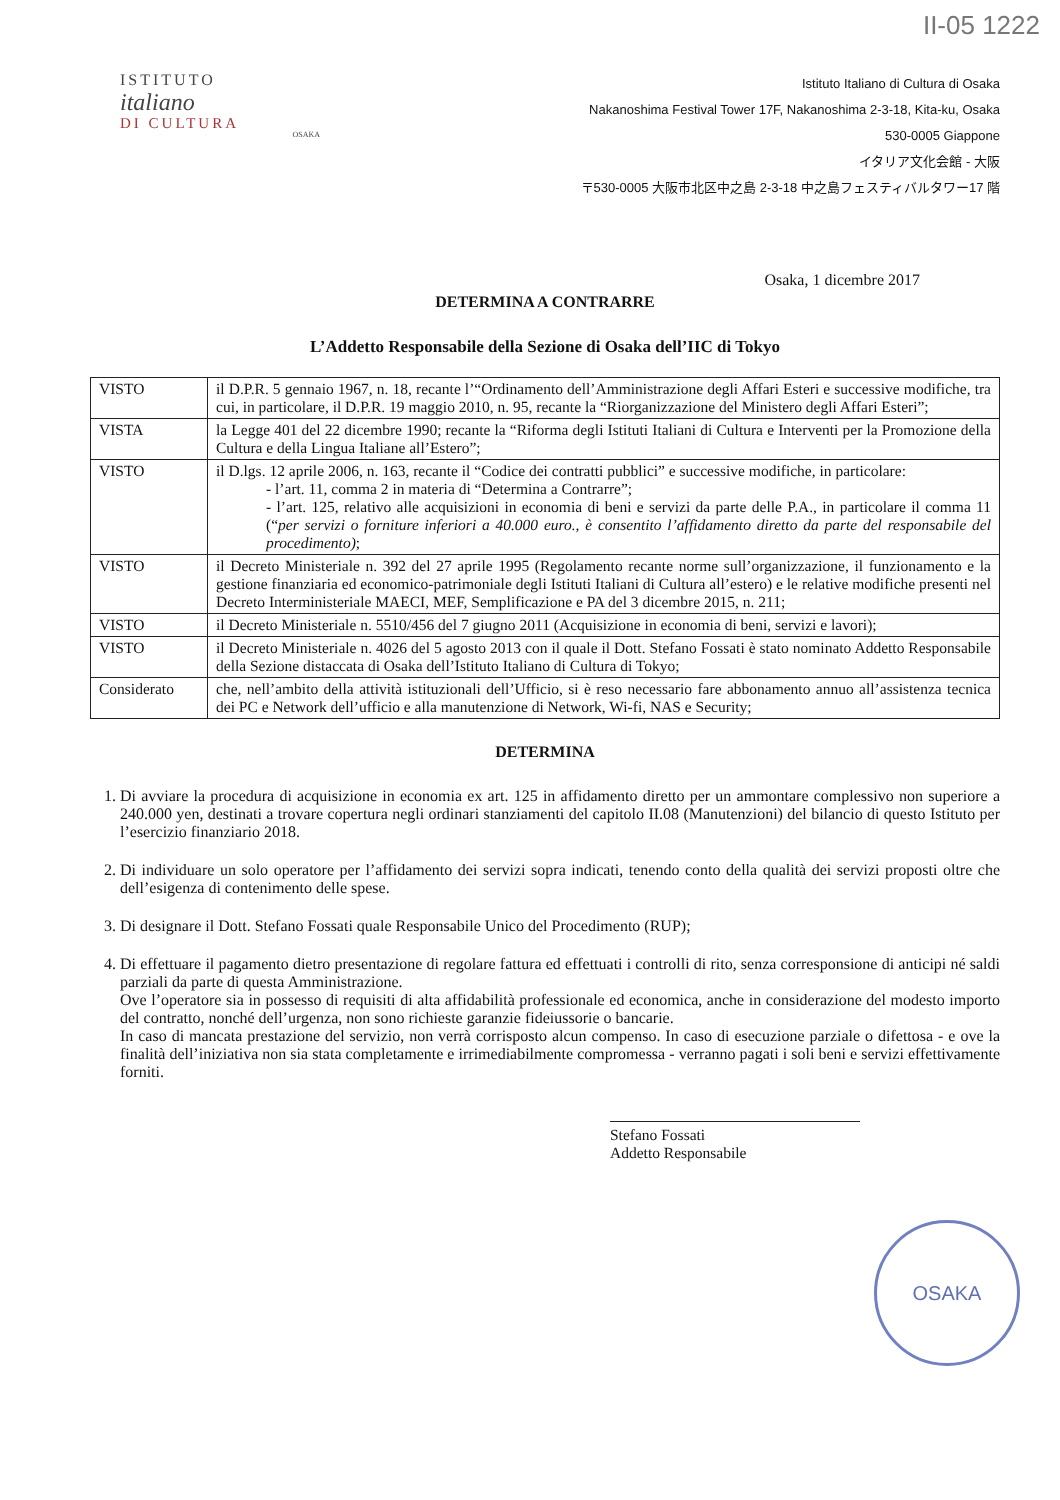II-05 1222
ISTITUTO
italiano
DI CULTURA
OSAKA
Istituto Italiano di Cultura di Osaka
Nakanoshima Festival Tower 17F, Nakanoshima 2-3-18, Kita-ku, Osaka
530-0005 Giappone
イタリア文化会館 - 大阪
〒530-0005 大阪市北区中之島 2-3-18 中之島フェスティバルタワー17 階
Osaka, 1 dicembre 2017
DETERMINA A CONTRARRE
L’Addetto Responsabile della Sezione di Osaka dell’IIC di Tokyo
| VISTO | il D.P.R. 5 gennaio 1967, n. 18, recante l’“Ordinamento dell’Amministrazione degli Affari Esteri e successive modifiche, tra cui, in particolare, il D.P.R. 19 maggio 2010, n. 95, recante la “Riorganizzazione del Ministero degli Affari Esteri”; |
| VISTA | la Legge 401 del 22 dicembre 1990; recante la “Riforma degli Istituti Italiani di Cultura e Interventi per la Promozione della Cultura e della Lingua Italiane all’Estero”; |
| VISTO | il D.lgs. 12 aprile 2006, n. 163, recante il “Codice dei contratti pubblici” e successive modifiche, in particolare: - l’art. 11, comma 2 in materia di “Determina a Contrarre”; - l’art. 125, relativo alle acquisizioni in economia di beni e servizi da parte delle P.A., in particolare il comma 11 (“ per servizi o forniture inferiori a 40.000 euro., è consentito l’affidamento diretto da parte del responsabile del procedimento) ; |
| VISTO | il Decreto Ministeriale n. 392 del 27 aprile 1995 (Regolamento recante norme sull’organizzazione, il funzionamento e la gestione finanziaria ed economico-patrimoniale degli Istituti Italiani di Cultura all’estero) e le relative modifiche presenti nel Decreto Interministeriale MAECI, MEF, Semplificazione e PA del 3 dicembre 2015, n. 211; |
| VISTO | il Decreto Ministeriale n. 5510/456 del 7 giugno 2011 (Acquisizione in economia di beni, servizi e lavori); |
| VISTO | il Decreto Ministeriale n. 4026 del 5 agosto 2013 con il quale il Dott. Stefano Fossati è stato nominato Addetto Responsabile della Sezione distaccata di Osaka dell’Istituto Italiano di Cultura di Tokyo; |
| Considerato | che, nell’ambito della attività istituzionali dell’Ufficio, si è reso necessario fare abbonamento annuo all’assistenza tecnica dei PC e Network dell’ufficio e alla manutenzione di Network, Wi-fi, NAS e Security; |
DETERMINA
1. Di avviare la procedura di acquisizione in economia ex art. 125 in affidamento diretto per un ammontare complessivo non superiore a 240.000 yen, destinati a trovare copertura negli ordinari stanziamenti del capitolo II.08 (Manutenzioni) del bilancio di questo Istituto per l’esercizio finanziario 2018.
2. Di individuare un solo operatore per l’affidamento dei servizi sopra indicati, tenendo conto della qualità dei servizi proposti oltre che dell’esigenza di contenimento delle spese.
3. Di designare il Dott. Stefano Fossati quale Responsabile Unico del Procedimento (RUP);
4. Di effettuare il pagamento dietro presentazione di regolare fattura ed effettuati i controlli di rito, senza corresponsione di anticipi né saldi parziali da parte di questa Amministrazione.
Ove l’operatore sia in possesso di requisiti di alta affidabilità professionale ed economica, anche in considerazione del modesto importo del contratto, nonché dell’urgenza, non sono richieste garanzie fideiussorie o bancarie.
In caso di mancata prestazione del servizio, non verrà corrisposto alcun compenso. In caso di esecuzione parziale o difettosa - e ove la finalità dell’iniziativa non sia stata completamente e irrimediabilmente compromessa - verranno pagati i soli beni e servizi effettivamente forniti.
Stefano Fossati
Addetto Responsabile
OSAKA